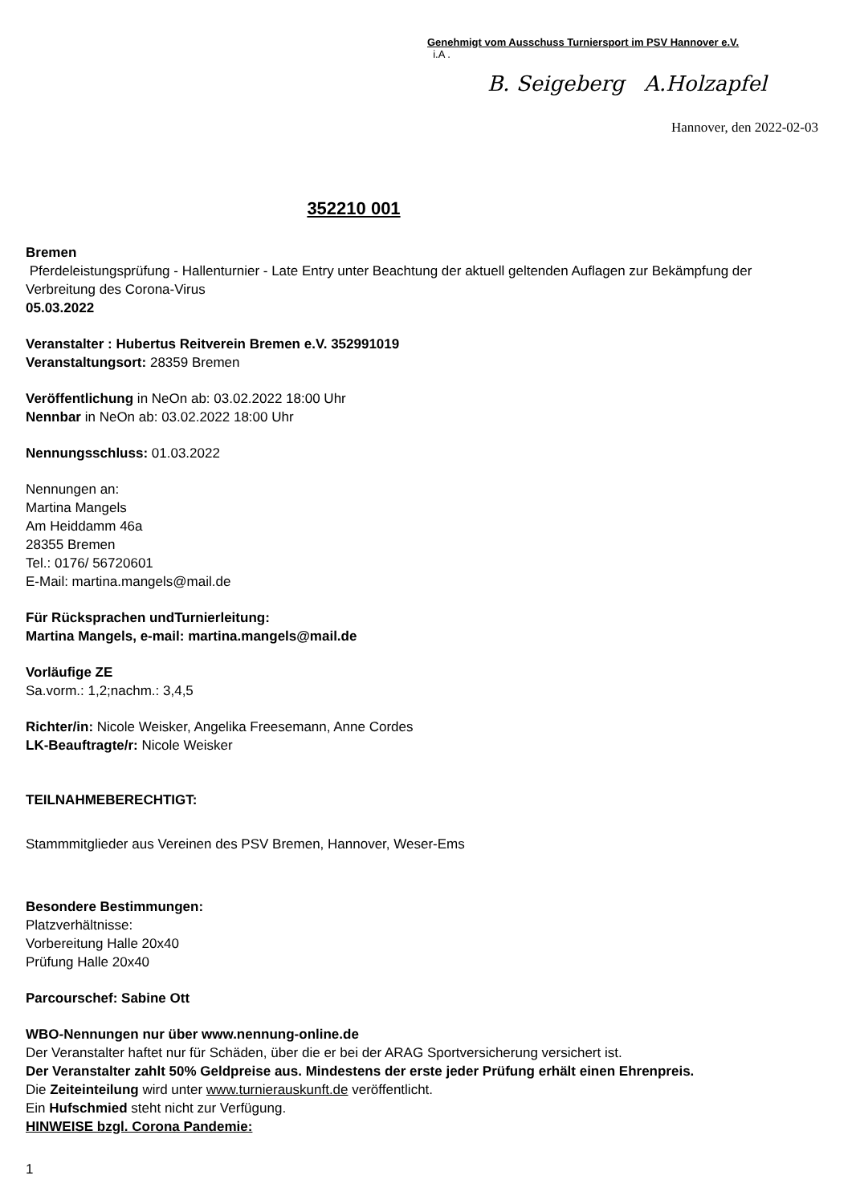Genehmigt vom Ausschuss Turniersport im PSV Hannover e.V.
i.A .
B. Seigeberg A.Holzapfel
Hannover, den 2022-02-03
352210 001
Bremen
Pferdeleistungsprüfung - Hallenturnier - Late Entry unter Beachtung der aktuell geltenden Auflagen zur Bekämpfung der Verbreitung des Corona-Virus
05.03.2022
Veranstalter : Hubertus Reitverein Bremen e.V. 352991019
Veranstaltungsort: 28359 Bremen
Veröffentlichung in NeOn ab: 03.02.2022 18:00 Uhr
Nennbar in NeOn ab: 03.02.2022 18:00 Uhr
Nennungsschluss: 01.03.2022
Nennungen an:
Martina Mangels
Am Heiddamm 46a
28355 Bremen
Tel.: 0176/ 56720601
E-Mail: martina.mangels@mail.de
Für Rücksprachen undTurnierleitung:
Martina Mangels, e-mail: martina.mangels@mail.de
Vorläufige ZE
Sa.vorm.: 1,2;nachm.: 3,4,5
Richter/in: Nicole Weisker, Angelika Freesemann, Anne Cordes
LK-Beauftragte/r: Nicole Weisker
TEILNAHMEBERECHTIGT:
Stammmitglieder aus Vereinen des PSV Bremen, Hannover, Weser-Ems
Besondere Bestimmungen:
Platzverhältnisse:
Vorbereitung Halle 20x40
Prüfung Halle 20x40
Parcourschef: Sabine Ott
WBO-Nennungen nur über www.nennung-online.de
Der Veranstalter haftet nur für Schäden, über die er bei der ARAG Sportversicherung versichert ist.
Der Veranstalter zahlt 50% Geldpreise aus. Mindestens der erste jeder Prüfung erhält einen Ehrenpreis.
Die Zeiteinteilung wird unter www.turnierauskunft.de veröffentlicht.
Ein Hufschmied steht nicht zur Verfügung.
HINWEISE bzgl. Corona Pandemie:
1